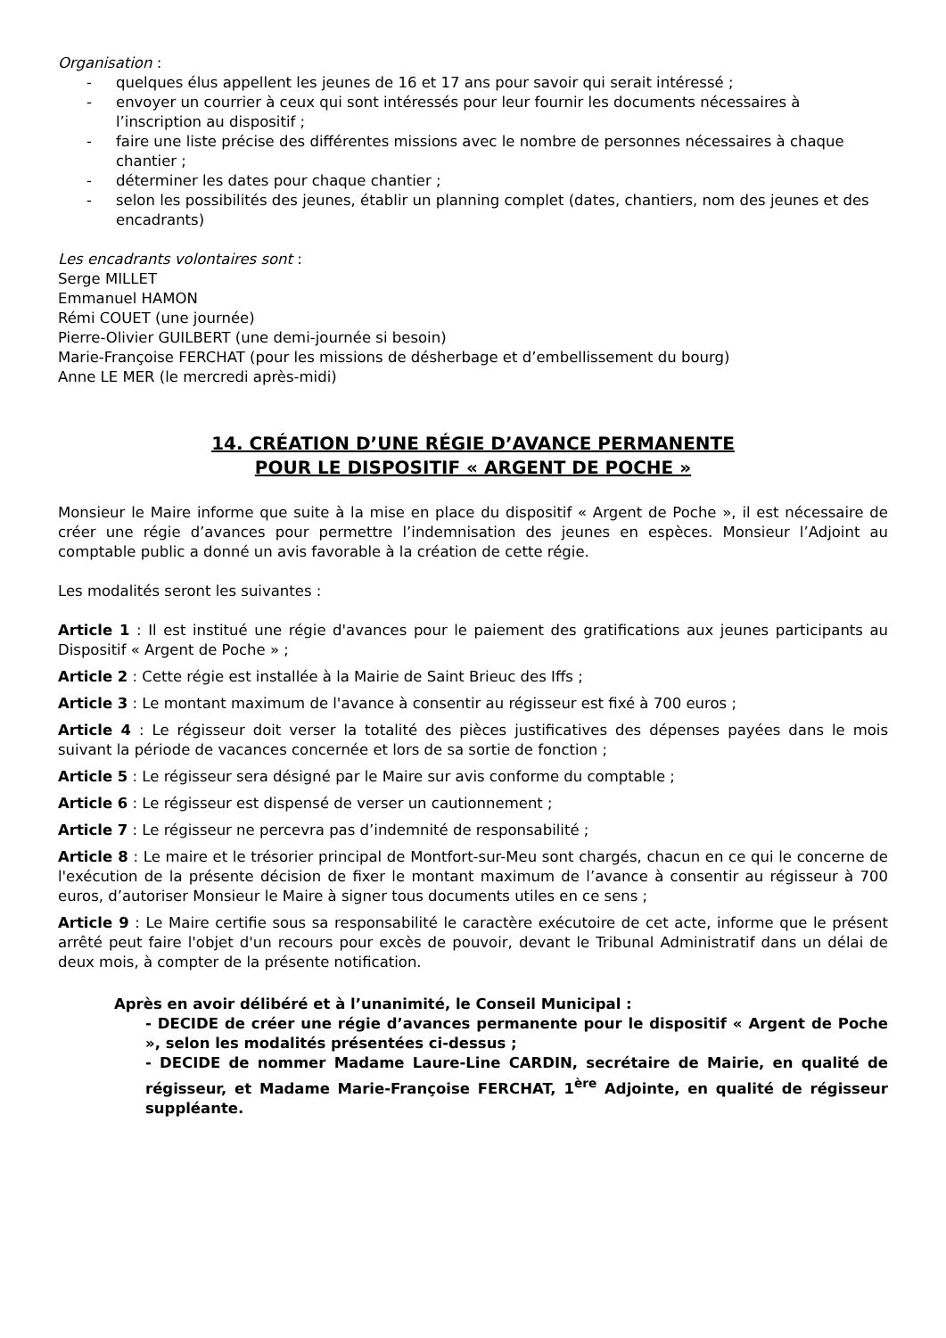Organisation :
- quelques élus appellent les jeunes de 16 et 17 ans pour savoir qui serait intéressé ;
- envoyer un courrier à ceux qui sont intéressés pour leur fournir les documents nécessaires à l’inscription au dispositif ;
- faire une liste précise des différentes missions avec le nombre de personnes nécessaires à chaque chantier ;
- déterminer les dates pour chaque chantier ;
- selon les possibilités des jeunes, établir un planning complet (dates, chantiers, nom des jeunes et des encadrants)
Les encadrants volontaires sont :
Serge MILLET
Emmanuel HAMON
Rémi COUET (une journée)
Pierre-Olivier GUILBERT (une demi-journée si besoin)
Marie-Françoise FERCHAT (pour les missions de désherbage et d’embellissement du bourg)
Anne LE MER (le mercredi après-midi)
14. CRÉATION D’UNE RÉGIE D’AVANCE PERMANENTE
POUR LE DISPOSITIF « ARGENT DE POCHE »
Monsieur le Maire informe que suite à la mise en place du dispositif « Argent de Poche », il est nécessaire de créer une régie d’avances pour permettre l’indemnisation des jeunes en espèces. Monsieur l’Adjoint au comptable public a donné un avis favorable à la création de cette régie.
Les modalités seront les suivantes :
Article 1 : Il est institué une régie d'avances pour le paiement des gratifications aux jeunes participants au Dispositif « Argent de Poche » ;
Article 2 : Cette régie est installée à la Mairie de Saint Brieuc des Iffs ;
Article 3 : Le montant maximum de l'avance à consentir au régisseur est fixé à 700 euros ;
Article 4 : Le régisseur doit verser la totalité des pièces justificatives des dépenses payées dans le mois suivant la période de vacances concernée et lors de sa sortie de fonction ;
Article 5 : Le régisseur sera désigné par le Maire sur avis conforme du comptable ;
Article 6 : Le régisseur est dispensé de verser un cautionnement ;
Article 7 : Le régisseur ne percevra pas d’indemnité de responsabilité ;
Article 8 : Le maire et le trésorier principal de Montfort-sur-Meu sont chargés, chacun en ce qui le concerne de l'exécution de la présente décision de fixer le montant maximum de l’avance à consentir au régisseur à 700 euros, d’autoriser Monsieur le Maire à signer tous documents utiles en ce sens ;
Article 9 : Le Maire certifie sous sa responsabilité le caractère exécutoire de cet acte, informe que le présent arrêté peut faire l'objet d'un recours pour excès de pouvoir, devant le Tribunal Administratif dans un délai de deux mois, à compter de la présente notification.
Après en avoir délibéré et à l’unanimité, le Conseil Municipal :
- DECIDE de créer une régie d’avances permanente pour le dispositif « Argent de Poche », selon les modalités présentées ci-dessus ;
- DECIDE de nommer Madame Laure-Line CARDIN, secrétaire de Mairie, en qualité de régisseur, et Madame Marie-Françoise FERCHAT, 1<sup>ère</sup> Adjointe, en qualité de régisseur suppléante.